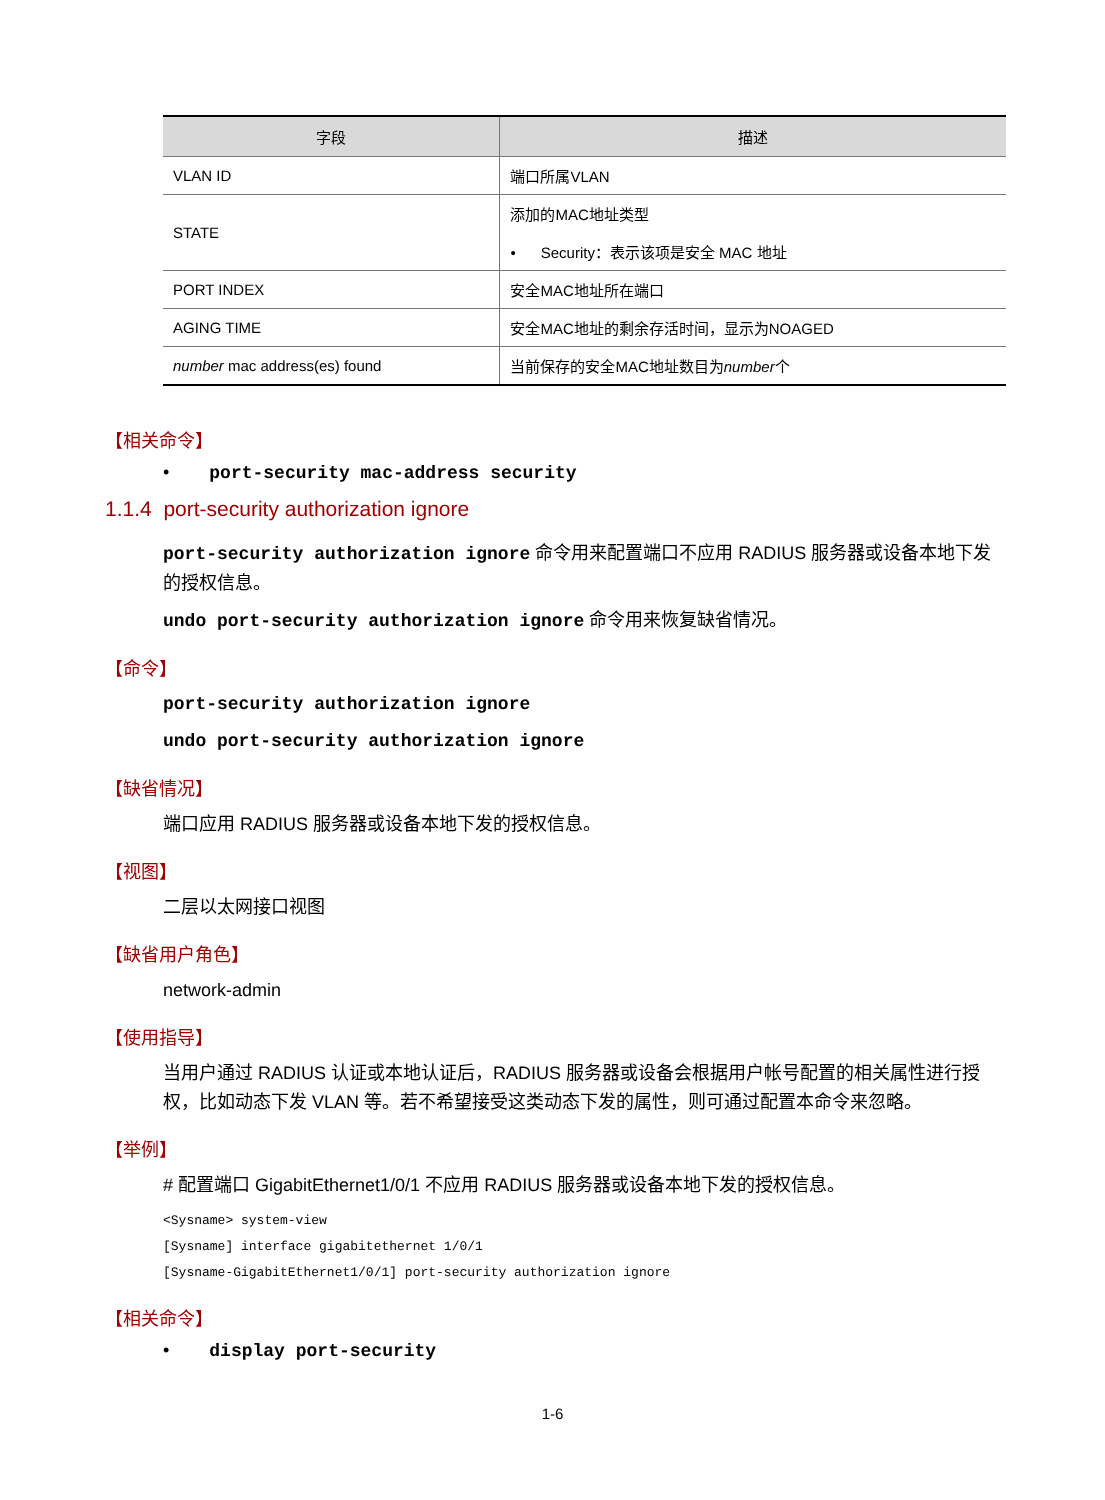| 字段 | 描述 |
| --- | --- |
| VLAN ID | 端口所属VLAN |
| STATE | 添加的MAC地址类型 • Security：表示该项是安全 MAC 地址 |
| PORT INDEX | 安全MAC地址所在端口 |
| AGING TIME | 安全MAC地址的剩余存活时间，显示为NOAGED |
| number mac address(es) found | 当前保存的安全MAC地址数目为 number 个 |
【相关命令】
• port-security mac-address security
1.1.4 port-security authorization ignore
port-security authorization ignore 命令用来配置端口不应用 RADIUS 服务器或设备本地下发的授权信息。
undo port-security authorization ignore 命令用来恢复缺省情况。
【命令】
port-security authorization ignore
undo port-security authorization ignore
【缺省情况】
端口应用 RADIUS 服务器或设备本地下发的授权信息。
【视图】
二层以太网接口视图
【缺省用户角色】
network-admin
【使用指导】
当用户通过 RADIUS 认证或本地认证后，RADIUS 服务器或设备会根据用户帐号配置的相关属性进行授权，比如动态下发 VLAN 等。若不希望接受这类动态下发的属性，则可通过配置本命令来忽略。
【举例】
# 配置端口 GigabitEthernet1/0/1 不应用 RADIUS 服务器或设备本地下发的授权信息。
<Sysname> system-view
[Sysname] interface gigabitethernet 1/0/1
[Sysname-GigabitEthernet1/0/1] port-security authorization ignore
【相关命令】
• display port-security
1-6